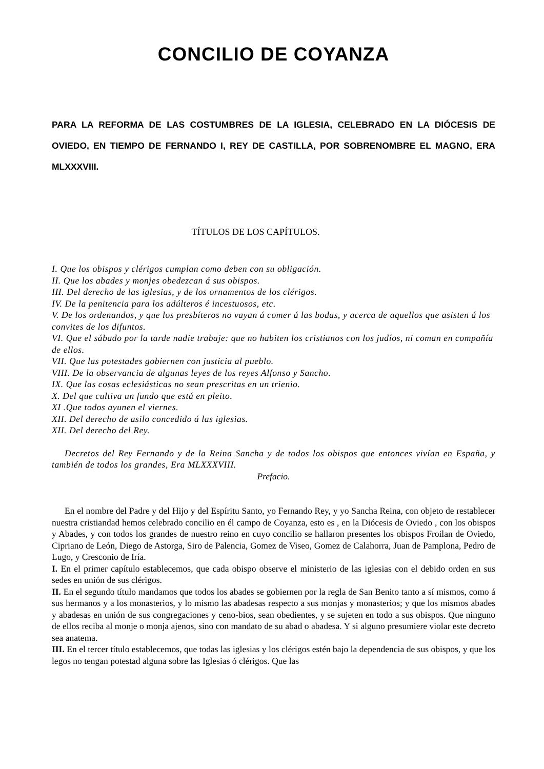CONCILIO DE COYANZA
PARA LA REFORMA DE LAS COSTUMBRES DE LA IGLESIA, CELEBRADO EN LA DIÓCESIS DE OVIEDO, EN TIEMPO DE FERNANDO I, REY DE CASTILLA, POR SOBRENOMBRE EL MAGNO, ERA MLXXXVIII.
TÍTULOS DE LOS CAPÍTULOS.
I. Que los obispos y clérigos cumplan como deben con su obligación.
II. Que los abades y monjes obedezcan á sus obispos.
III. Del derecho de las iglesias, y de los ornamentos de los clérigos.
IV. De la penitencia para los adúlteros é incestuosos, etc.
V. De los ordenandos, y que los presbíteros no vayan á comer á las bodas, y acerca de aquellos que asisten á los convites de los difuntos.
VI. Que el sábado por la tarde nadie trabaje: que no habiten los cristianos con los judíos, ni coman en compañía de ellos.
VII. Que las potestades gobiernen con justicia al pueblo.
VIII. De la observancia de algunas leyes de los reyes Alfonso y Sancho.
IX. Que las cosas eclesiásticas no sean prescritas en un trienio.
X. Del que cultiva un fundo que está en pleito.
XI .Que todos ayunen el viernes.
XII. Del derecho de asilo concedido á las iglesias.
XII. Del derecho del Rey.
Decretos del Rey Fernando y de la Reina Sancha y de todos los obispos que entonces vivían en España, y también de todos los grandes, Era MLXXXVIII.
Prefacio.
En el nombre del Padre y del Hijo y del Espíritu Santo, yo Fernando Rey, y yo Sancha Reina, con objeto de restablecer nuestra cristiandad hemos celebrado concilio en él campo de Coyanza, esto es , en la Diócesis de Oviedo , con los obispos y Abades, y con todos los grandes de nuestro reino en cuyo concilio se hallaron presentes los obispos Froilan de Oviedo, Cipriano de León, Diego de Astorga, Siro de Palencia, Gomez de Viseo, Gomez de Calahorra, Juan de Pamplona, Pedro de Lugo, y Cresconio de Iría.
I. En el primer capítulo establecemos, que cada obispo observe el ministerio de las iglesias con el debido orden en sus sedes en unión de sus clérigos.
II. En el segundo título mandamos que todos los abades se gobiernen por la regla de San Benito tanto a sí mismos, como á sus hermanos y a los monasterios, y lo mismo las abadesas respecto a sus monjas y monasterios; y que los mismos abades y abadesas en unión de sus congregaciones y ceno-bios, sean obedientes, y se sujeten en todo a sus obispos. Que ninguno de ellos reciba al monje o monja ajenos, sino con mandato de su abad o abadesa. Y si alguno presumiere violar este decreto sea anatema.
III. En el tercer título establecemos, que todas las iglesias y los clérigos estén bajo la dependencia de sus obispos, y que los legos no tengan potestad alguna sobre las Iglesias ó clérigos. Que las